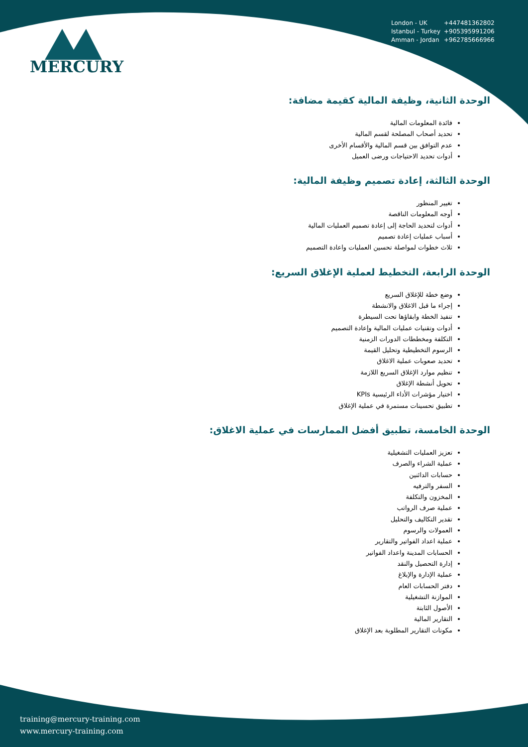MERCURY
London - UK +447481362802
Istanbul - Turkey +905395991206
Amman - Jordan +962785666966
الوحدة الثانية، وظيفة المالية كقيمة مضافة:
فائدة المعلومات المالية
تحديد أصحاب المصلحة لقسم المالية
عدم التوافق بين قسم المالية والأقسام الأخرى
أدوات تحديد الاحتياجات ورضى العميل
الوحدة الثالثة، إعادة تصميم وظيفة المالية:
تغيير المنظور
أوجه المعلومات الناقصة
أدوات لتحديد الحاجة إلى إعادة تصميم العمليات المالية
أسباب عمليات إعادة تصميم
ثلاث خطوات لمواصلة تحسين العمليات واعادة التصميم
الوحدة الرابعة، التخطيط لعملية الإغلاق السريع:
وضع خطة للإغلاق السريع
إجراء ما قبل الاغلاق والانشطة
تنفيذ الخطة وابقاؤها تحت السيطرة
أدوات وتقنيات عمليات المالية وإعادة التصميم
التكلفة ومخططات الدورات الزمنية
الرسوم التخطيطية وتحليل القيمة
تحديد صعوبات عملية الاغلاق
تنظيم موارد الإغلاق السريع اللازمة
تحويل أنشطة الإغلاق
اختيار مؤشرات الأداء الرئيسية KPIs
تطبيق تحسينات مستمرة في عملية الإغلاق
الوحدة الخامسة، تطبيق أفضل الممارسات في عملية الاغلاق:
تعزيز العمليات التشغيلية
عملية الشراء والصرف
حسابات الدائنين
السفر والترفيه
المخزون والتكلفة
عملية صرف الرواتب
تقدير التكاليف والتحليل
العمولات والرسوم
عملية اعداد الفواتير والتقارير
الحسابات المدينة واعداد الفواتير
إدارة التحصيل والنقد
عملية الإدارة والإبلاغ
دفتر الحسابات العام
الموازنة التشغيلية
الأصول الثابتة
التقارير المالية
مكونات التقارير المطلوبة بعد الإغلاق
training@mercury-training.com
www.mercury-training.com